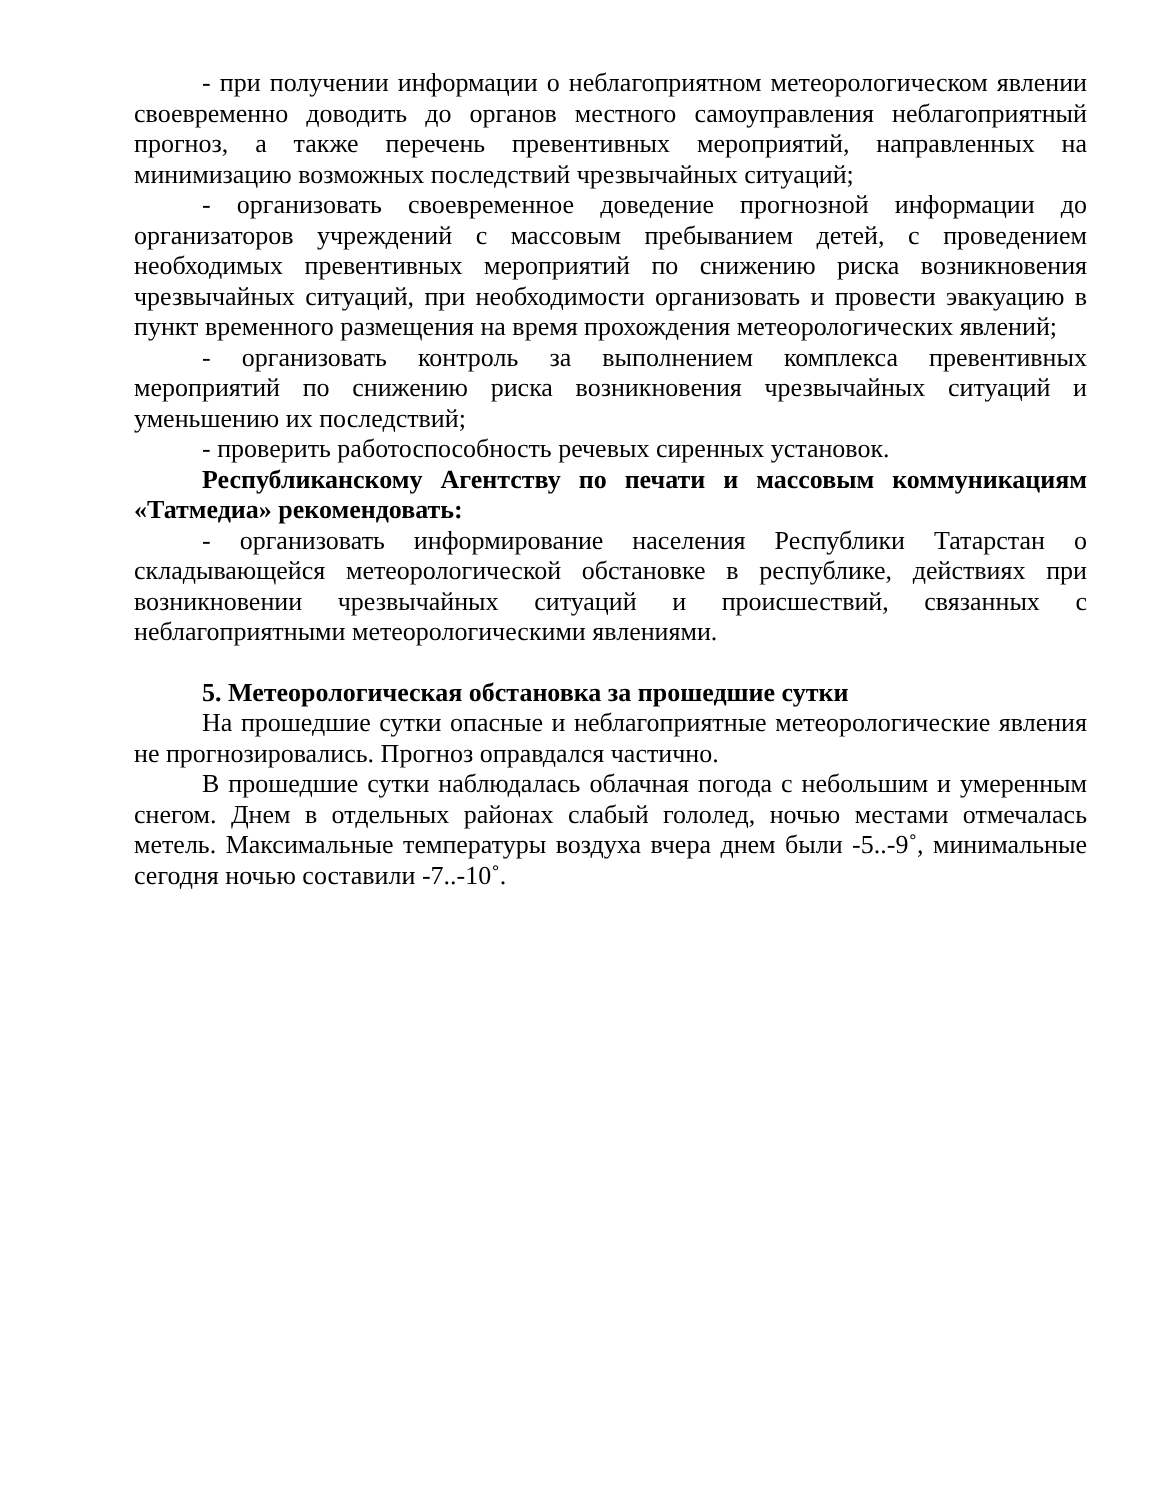- при получении информации о неблагоприятном метеорологическом явлении своевременно доводить до органов местного самоуправления неблагоприятный прогноз, а также перечень превентивных мероприятий, направленных на минимизацию возможных последствий чрезвычайных ситуаций;
- организовать своевременное доведение прогнозной информации до организаторов учреждений с массовым пребыванием детей, с проведением необходимых превентивных мероприятий по снижению риска возникновения чрезвычайных ситуаций, при необходимости организовать и провести эвакуацию в пункт временного размещения на время прохождения метеорологических явлений;
- организовать контроль за выполнением комплекса превентивных мероприятий по снижению риска возникновения чрезвычайных ситуаций и уменьшению их последствий;
- проверить работоспособность речевых сиренных установок.
Республиканскому Агентству по печати и массовым коммуникациям «Татмедиа» рекомендовать:
- организовать информирование населения Республики Татарстан о складывающейся метеорологической обстановке в республике, действиях при возникновении чрезвычайных ситуаций и происшествий, связанных с неблагоприятными метеорологическими явлениями.
5. Метеорологическая обстановка за прошедшие сутки
На прошедшие сутки опасные и неблагоприятные метеорологические явления не прогнозировались. Прогноз оправдался частично.
В прошедшие сутки наблюдалась облачная погода с небольшим и умеренным снегом. Днем в отдельных районах слабый гололед, ночью местами отмечалась метель. Максимальные температуры воздуха вчера днем были -5..-9˚, минимальные сегодня ночью составили -7..-10˚.